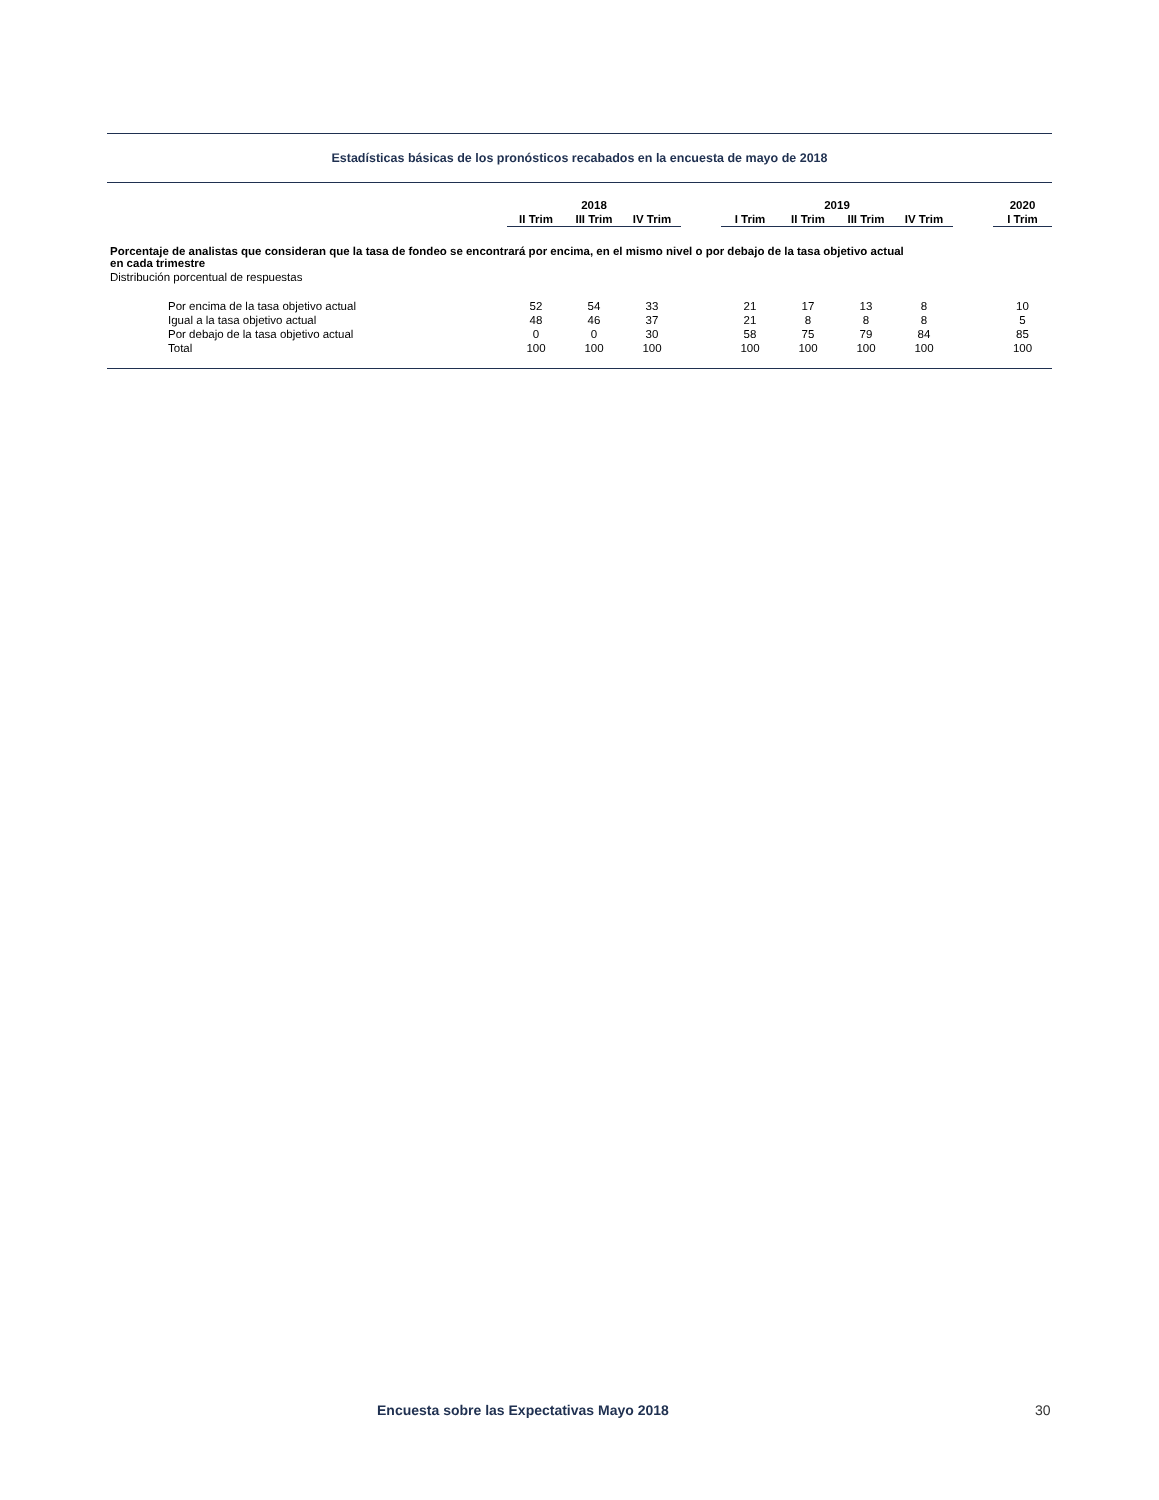Estadísticas básicas de los pronósticos recabados en la encuesta de mayo de 2018
| | 2018 | | | | 2019 | | | | | 2020 |
| --- | --- | --- | --- | --- | --- | --- | --- | --- | --- | --- |
| | II Trim | III Trim | IV Trim | | I Trim | II Trim | III Trim | IV Trim | | I Trim |
| Porcentaje de analistas que consideran que la tasa de fondeo se encontrará por encima, en el mismo nivel o por debajo de la tasa objetivo actual en cada trimestre | | | | | | | | | | |
| Distribución porcentual de respuestas | | | | | | | | | | |
| Por encima de la tasa objetivo actual | 52 | 54 | 33 | | 21 | 17 | 13 | 8 | | 10 |
| Igual a la tasa objetivo actual | 48 | 46 | 37 | | 21 | 8 | 8 | 8 | | 5 |
| Por debajo de la tasa objetivo actual | 0 | 0 | 30 | | 58 | 75 | 79 | 84 | | 85 |
| Total | 100 | 100 | 100 | | 100 | 100 | 100 | 100 | | 100 |
Encuesta sobre las Expectativas Mayo 2018 30